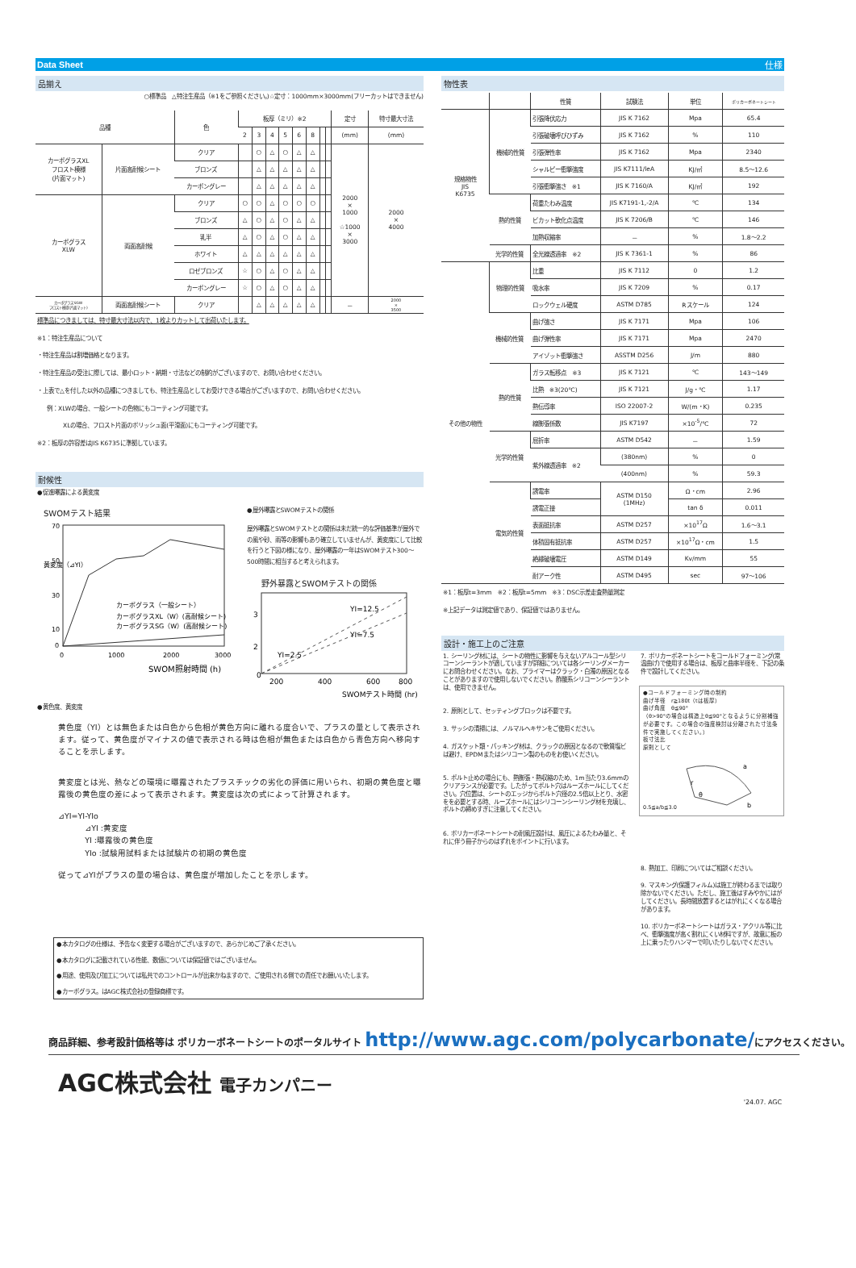Data Sheet 仕様
品揃え
○標準品　△特注生産品（※1をご参照ください。)☆定寸：1000mm×3000mm(フリーカットはできません)
| 品種 | | 色 | 板厚（ミリ）※2 | | | | | | | | 定寸 | 特寸最大寸法 |
| --- | --- | --- | --- | --- | --- | --- | --- | --- | --- | --- | --- | --- |
| | | | 2 | 3 | 4 | 5 | 6 | 8 | | | (mm) | (mm) |
| カーボグラスXL フロスト模様 (片面マット) | 片面高耐候シート | クリア | | ○ | △ | ○ | △ | △ | | | 2000 × 1000 ☆1000 × 3000 | 2000 × 4000 |
| | | ブロンズ | | △ | △ | △ | △ | △ | | | | |
| | | カーボングレー | | △ | △ | △ | △ | △ | | | | |
| カーボグラス XLW | 両面高耐候 | クリア | ○ | ○ | △ | ○ | ○ | ○ | | | | |
| | | ブロンズ | △ | ○ | △ | ○ | △ | △ | | | | |
| | | 乳半 | △ | ○ | △ | ○ | △ | △ | | | | |
| | | ホワイト | △ | △ | △ | △ | △ | △ | | | | |
| | | ロゼブロンズ | ☆ | ○ | △ | ○ | △ | △ | | | | |
| | | カーボングレー | ☆ | ○ | △ | ○ | △ | △ | | | | |
| カーボグラスSGW フロスト模様(片面マット) | 両面高耐候シート | クリア | | △ | △ | △ | △ | △ | | | － | 2000 × 3500 |
標準品につきましては、特寸最大寸法以内で、1枚よりカットして出荷いたします。
※1：特注生産品について
・特注生産品は割増価格となります。
・特注生産品の受注に際しては、最小ロット・納期・寸法などの制約がございますので、お問い合わせください。
・上表で△を付した以外の品種につきましても、特注生産品としてお受けできる場合がございますので、お問い合わせください。
例：XLWの場合、一般シートの色物にもコーティング可能です。
XLの場合、フロスト片面のポリッシュ面(平滑面)にもコーティング可能です。
※2：板厚の許容差はJIS K6735に準拠しています。
耐候性
●促進曝露による黄変度
SWOMテスト結果
70
50
30
10
0
0
1000
2000
3000
カーボグラス（一般シート）
カーボグラスXL（W）(高耐候シート)
カーボグラスSG（W）(高耐候シート)
SWOM照射時間 (h)
黄変度（⊿YI）
●屋外曝露とSWOMテストの関係
屋外曝露とSWOMテストとの関係は未だ統一的な評価基準が屋外での風や砂、雨等の影響もあり確立していませんが、黄変度にして比較を行うと下図の様になり、屋外曝露の一年はSWOMテスト300〜500時間に相当すると考えられます。
野外暴露とSWOMテストの関係
YI=12.5
YI=7.5
YI=2.5
3
2
0
200
400
600
800
SWOMテスト時間 (hr)
●黄色度、黄変度
黄色度（YI）とは無色または白色から色相が黄色方向に離れる度合いで、プラスの量として表示されます。従って、黄色度がマイナスの値で表示される時は色相が無色または白色から青色方向へ移向することを示します。
黄変度とは光、熱などの環境に曝露されたプラスチックの劣化の評価に用いられ、初期の黄色度と曝露後の黄色度の差によって表示されます。黄変度は次の式によって計算されます。
⊿YI=YI-YIo
⊿YI :黄変度
YI :曝露後の黄色度
YIo :試験用試料または試験片の初期の黄色度
従って⊿YIがプラスの量の場合は、黄色度が増加したことを示します。
●本カタログの仕様は、予告なく変更する場合がございますので、あらかじめご了承ください。
●本カタログに記載されている性能、数値については保証値ではございません。
●用途、使用及び加工については私共でのコントロールが出来かねますので、ご使用される側での責任でお願いいたします。
●カーボグラス。はAGC株式会社の登録商標です。
物性表
| | | 性質 | 試験法 | 単位 | ポリカーボネートシート |
| --- | --- | --- | --- | --- | --- |
| 規格物性 JIS K6735 | 機械的性質 | 引張降伏応力 | JIS K 7162 | Mpa | 65.4 |
| | | 引張破壊呼びひずみ | JIS K 7162 | % | 110 |
| | | 引張弾性率 | JIS K 7162 | Mpa | 2340 |
| | | シャルピー衝撃強度 | JIS K7111/leA | KJ/㎡ | 8.5〜12.6 |
| | | 引張衝撃強さ ※1 | JIS K 7160/A | KJ/㎡ | 192 |
| | 熱的性質 | 荷重たわみ温度 | JIS K7191-1,-2/A | ℃ | 134 |
| | | ビカット軟化点温度 | JIS K 7206/B | ℃ | 146 |
| | | 加熱収縮率 | － | % | 1.8〜2.2 |
| | 光学的性質 | 全光線透過率 ※2 | JIS K 7361-1 | % | 86 |
| その他の物性 | 物理的性質 | 比重 | JIS K 7112 | 0 | 1.2 |
| | | 吸水率 | JIS K 7209 | % | 0.17 |
| | | ロックウェル硬度 | ASTM D785 | Rスケール | 124 |
| | 機械的性質 | 曲げ強さ | JIS K 7171 | Mpa | 106 |
| | | 曲げ弾性率 | JIS K 7171 | Mpa | 2470 |
| | | アイゾット衝撃強さ | ASSTM D256 | J/m | 880 |
| | 熱的性質 | ガラス転移点 ※3 | JIS K 7121 | ℃ | 143〜149 |
| | | 比熱 ※3(20℃) | JIS K 7121 | J/g・℃ | 1.17 |
| | | 熱伝導率 | ISO 22007-2 | W/(m・K) | 0.235 |
| | | 線膨張係数 | JIS K7197 | ×10<sup>-5</sup>/℃ | 72 |
| | 光学的性質 | 屈折率 | ASTM D542 | － | 1.59 |
| | | 紫外線透過率 ※2 | (380nm) | % | 0 |
| | | | (400nm) | % | 59.3 |
| | 電気的性質 | 誘電率 | ASTM D150 (1MHz) | Ω・cm | 2.96 |
| | | 誘電正接 | | tan δ | 0.011 |
| | | 表面抵抗率 | ASTM D257 | ×10<sup>17</sup>Ω | 1.6〜3.1 |
| | | 体積固有抵抗率 | ASTM D257 | ×10<sup>17</sup>Ω・cm | 1.5 |
| | | 絶縁破壊電圧 | ASTM D149 | Kv/mm | 55 |
| | | 耐アーク性 | ASTM D495 | sec | 97〜106 |
※1：板厚t=3mm　※2：板厚t=5mm　※3：DSC示差走査熱量測定
※上記データは測定値であり、保証値ではありません。
設計・施工上のご注意
1. シーリング材には、シートの物性に影響を与えないアルコール型シリコーンシーラントが適していますが詳細については各シーリングメーカーにお問合わせください。なお、プライマーはクラック・白濁の原因となることがありますので使用しないでください。酢酸系シリコーンシーラントは、使用できません。
2. 原則として、セッティングブロックは不要です。
3. サッシの清掃には、ノルマルヘキサンをご使用ください。
4. ガスケット類・パッキング材は、クラックの原因となるので軟質塩ビは避け、EPDMまたはシリコーン製のものをお使いください。
5. ボルト止めの場合にも、熱膨張・熱収縮のため、1m当たり3.6mmのクリアランスが必要です。したがってボルト穴はルーズホールにしてください。穴位置は、シートのエッジからボルト穴径の2.5倍以上とり、水密をを必要とする時、ルーズホールにはシリコーンシーリング材を充填し、ボルトの締めすぎに注意してください。
6. ポリカーボネートシートの耐風圧設計は、風圧によるたわみ量と、それに伴う冊子からのはずれをポイントに行います。
7. ポリカーボネートシートをコールドフォーミング(常温曲げ)で使用する場合は、板厚と曲率半径を、下記の条件で設計してください。
●コールドフォーミング時の制約
曲げ半径　r≧180t（tは板厚）
曲げ角度　θ≦90°
（θ>90°の場合は構造上θ≦90°となるように分割補強が必要です。この場合の強度検討は分離された寸法条件で実施してください。）
板寸法比
原則として
0.5≦a/b≦3.0
a
b
r
θ
8. 熱加工、印刷についてはご相談ください。
9. マスキング(保護フィルム)は施工が終わるまでは取り除かないでください。ただし、施工後はすみやかにはがしてください。長時間放置するとはがれにくくなる場合があります。
10. ポリカーボネートシートはガラス・アクリル等に比べ、衝撃強度が高く割れにくい材料ですが、故意に板の上に乗ったりハンマーで叩いたりしないでください。
商品詳細、参考設計価格等は ポリカーボネートシートのポータルサイト http://www.agc.com/polycarbonate/にアクセスください。
AGC株式会社 電子カンパニー
'24.07. AGC